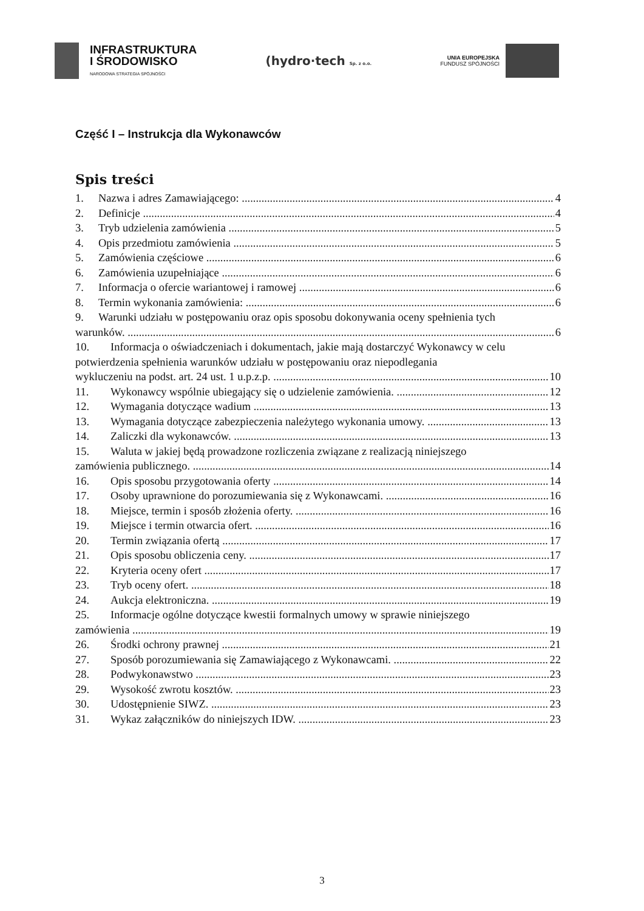INFRASTRUKTURA
I ŚRODOWISKO
NARODOWA STRATEGIA SPÓJNOŚCI
(hydro·tech Sp. z o.o.
UNIA EUROPEJSKA
FUNDUSZ SPÓJNOŚCI
Część I – Instrukcja dla Wykonawców
Spis treści
1. Nazwa i adres Zamawiającego: 4
2. Definicje 4
3. Tryb udzielenia zamówienia 5
4. Opis przedmiotu zamówienia 5
5. Zamówienia częściowe 6
6. Zamówienia uzupełniające 6
7. Informacja o ofercie wariantowej i ramowej 6
8. Termin wykonania zamówienia: 6
9. Warunki udziału w postępowaniu oraz opis sposobu dokonywania oceny spełnienia tych
warunków. 6
10. Informacja o oświadczeniach i dokumentach, jakie mają dostarczyć Wykonawcy w celu potwierdzenia spełnienia warunków udziału w postępowaniu oraz niepodlegania
wykluczeniu na podst. art. 24 ust. 1 u.p.z.p. 10
11. Wykonawcy wspólnie ubiegający się o udzielenie zamówienia. 12
12. Wymagania dotyczące wadium 13
13. Wymagania dotyczące zabezpieczenia należytego wykonania umowy. 13
14. Zaliczki dla wykonawców. 13
15. Waluta w jakiej będą prowadzone rozliczenia związane z realizacją niniejszego
zamówienia publicznego. 14
16. Opis sposobu przygotowania oferty 14
17. Osoby uprawnione do porozumiewania się z Wykonawcami. 16
18. Miejsce, termin i sposób złożenia oferty. 16
19. Miejsce i termin otwarcia ofert. 16
20. Termin związania ofertą 17
21. Opis sposobu obliczenia ceny. 17
22. Kryteria oceny ofert 17
23. Tryb oceny ofert. 18
24. Aukcja elektroniczna. 19
25. Informacje ogólne dotyczące kwestii formalnych umowy w sprawie niniejszego
zamówienia 19
26. Środki ochrony prawnej 21
27. Sposób porozumiewania się Zamawiającego z Wykonawcami. 22
28. Podwykonawstwo 23
29. Wysokość zwrotu kosztów. 23
30. Udostępnienie SIWZ. 23
31. Wykaz załączników do niniejszych IDW. 23
3